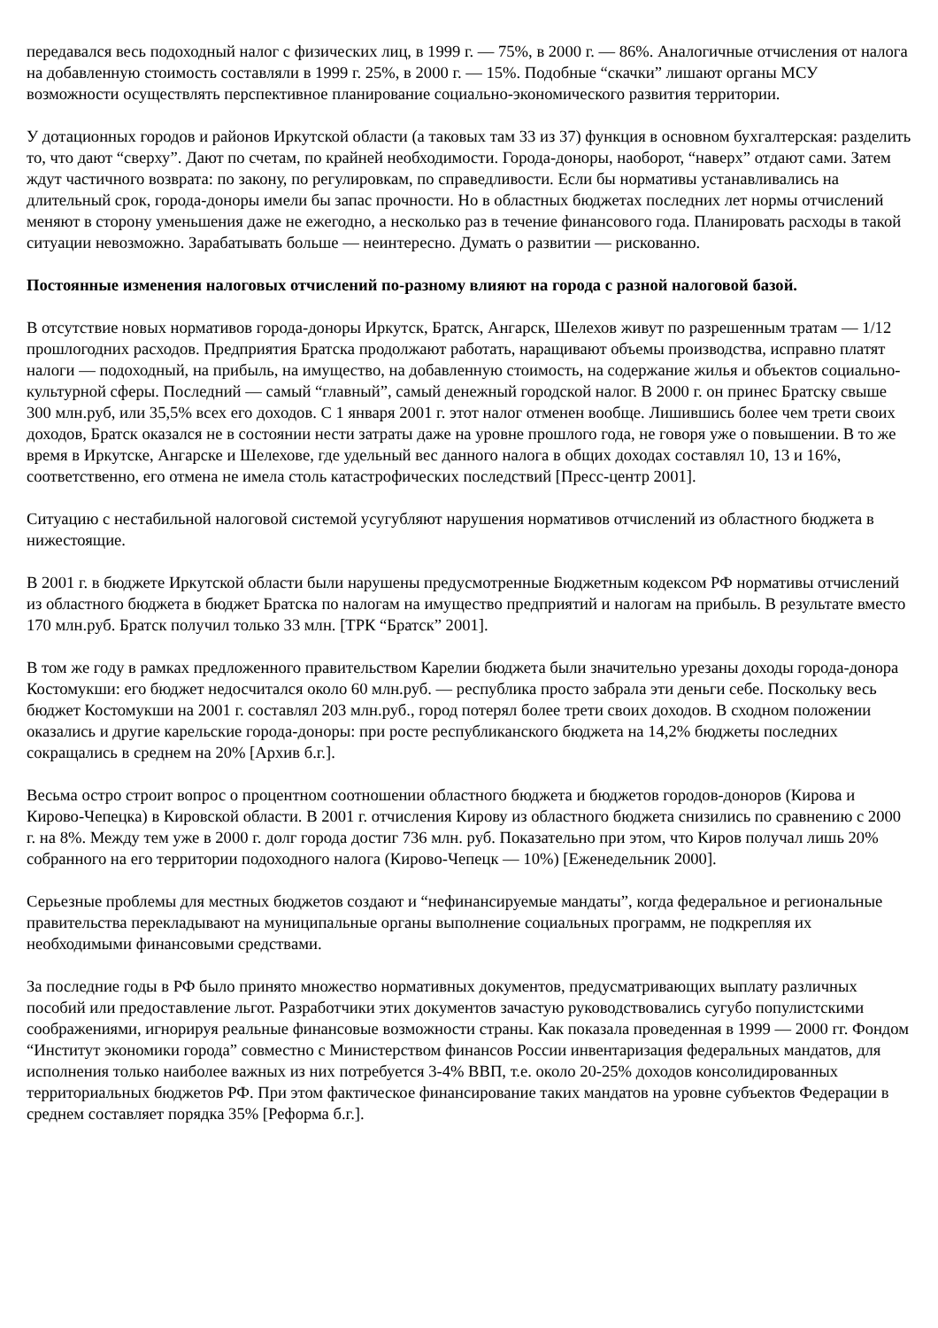передавался весь подоходный налог с физических лиц, в 1999 г. — 75%, в 2000 г. — 86%. Аналогичные отчисления от налога на добавленную стоимость составляли в 1999 г. 25%, в 2000 г. — 15%. Подобные “скачки” лишают органы МСУ возможности осуществлять перспективное планирование социально-экономического развития территории.
У дотационных городов и районов Иркутской области (а таковых там 33 из 37) функция в основном бухгалтерская: разделить то, что дают “сверху”. Дают по счетам, по крайней необходимости. Города-доноры, наоборот, “наверх” отдают сами. Затем ждут частичного возврата: по закону, по регулировкам, по справедливости. Если бы нормативы устанавливались на длительный срок, города-доноры имели бы запас прочности. Но в областных бюджетах последних лет нормы отчислений меняют в сторону уменьшения даже не ежегодно, а несколько раз в течение финансового года. Планировать расходы в такой ситуации невозможно. Зарабатывать больше — неинтересно. Думать о развитии — рискованно.
Постоянные изменения налоговых отчислений по-разному влияют на города с разной налоговой базой.
В отсутствие новых нормативов города-доноры Иркутск, Братск, Ангарск, Шелехов живут по разрешенным тратам — 1/12 прошлогодних расходов. Предприятия Братска продолжают работать, наращивают объемы производства, исправно платят налоги — подоходный, на прибыль, на имущество, на добавленную стоимость, на содержание жилья и объектов социально-культурной сферы. Последний — самый “главный”, самый денежный городской налог. В 2000 г. он принес Братску свыше 300 млн.руб, или 35,5% всех его доходов. С 1 января 2001 г. этот налог отменен вообще. Лишившись более чем трети своих доходов, Братск оказался не в состоянии нести затраты даже на уровне прошлого года, не говоря уже о повышении. В то же время в Иркутске, Ангарске и Шелехове, где удельный вес данного налога в общих доходах составлял 10, 13 и 16%, соответственно, его отмена не имела столь катастрофических последствий [Пресс-центр 2001].
Ситуацию с нестабильной налоговой системой усугубляют нарушения нормативов отчислений из областного бюджета в нижестоящие.
В 2001 г. в бюджете Иркутской области были нарушены предусмотренные Бюджетным кодексом РФ нормативы отчислений из областного бюджета в бюджет Братска по налогам на имущество предприятий и налогам на прибыль. В результате вместо 170 млн.руб. Братск получил только 33 млн. [ТРК “Братск” 2001].
В том же году в рамках предложенного правительством Карелии бюджета были значительно урезаны доходы города-донора Костомукши: его бюджет недосчитался около 60 млн.руб. — республика просто забрала эти деньги себе. Поскольку весь бюджет Костомукши на 2001 г. составлял 203 млн.руб., город потерял более трети своих доходов. В сходном положении оказались и другие карельские города-доноры: при росте республиканского бюджета на 14,2% бюджеты последних сокращались в среднем на 20% [Архив б.г.].
Весьма остро строит вопрос о процентном соотношении областного бюджета и бюджетов городов-доноров (Кирова и Кирово-Чепецка) в Кировской области. В 2001 г. отчисления Кирову из областного бюджета снизились по сравнению с 2000 г. на 8%. Между тем уже в 2000 г. долг города достиг 736 млн. руб. Показательно при этом, что Киров получал лишь 20% собранного на его территории подоходного налога (Кирово-Чепецк — 10%) [Еженедельник 2000].
Серьезные проблемы для местных бюджетов создают и “нефинансируемые мандаты”, когда федеральное и региональные правительства перекладывают на муниципальные органы выполнение социальных программ, не подкрепляя их необходимыми финансовыми средствами.
За последние годы в РФ было принято множество нормативных документов, предусматривающих выплату различных пособий или предоставление льгот. Разработчики этих документов зачастую руководствовались сугубо популистскими соображениями, игнорируя реальные финансовые возможности страны. Как показала проведенная в 1999 — 2000 гг. Фондом “Институт экономики города” совместно с Министерством финансов России инвентаризация федеральных мандатов, для исполнения только наиболее важных из них потребуется 3-4% ВВП, т.е. около 20-25% доходов консолидированных территориальных бюджетов РФ. При этом фактическое финансирование таких мандатов на уровне субъектов Федерации в среднем составляет порядка 35% [Реформа б.г.].